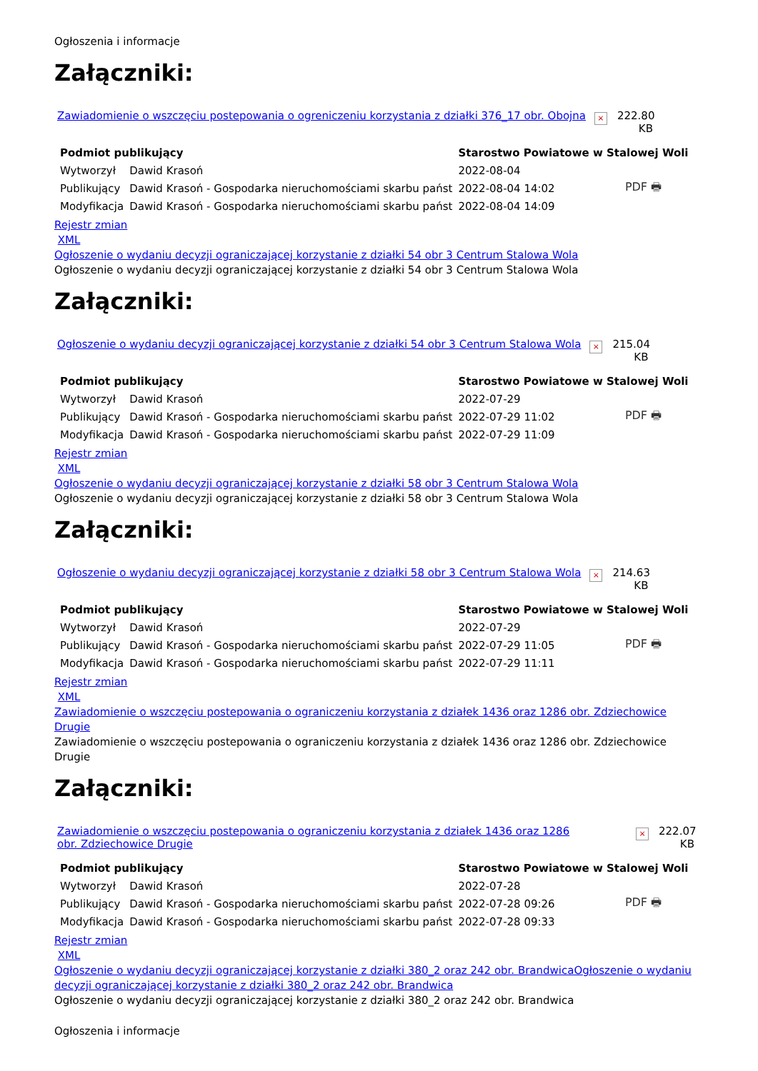Ogłoszenia i informacje
Załączniki:
Zawiadomienie o wszczęciu postepowania o ogreniczeniu korzystania z działki 376_17 obr. Obojna
×
222.80 KB
| Podmiot publikujący | | Starostwo Powiatowe w Stalowej Woli | | |
| Wytworzył | Dawid Krasoń | 2022-08-04 | PDF 🖶 | |
| Publikujący | Dawid Krasoń - Gospodarka nieruchomościami skarbu państ | 2022-08-04 14:02 | | |
| Modyfikacja | Dawid Krasoń - Gospodarka nieruchomościami skarbu państ | 2022-08-04 14:09 | | |
Rejestr zmian
XML
Ogłoszenie o wydaniu decyzji ograniczającej korzystanie z działki 54 obr 3 Centrum Stalowa Wola
Ogłoszenie o wydaniu decyzji ograniczającej korzystanie z działki 54 obr 3 Centrum Stalowa Wola
Załączniki:
Ogłoszenie o wydaniu decyzji ograniczającej korzystanie z działki 54 obr 3 Centrum Stalowa Wola
×
215.04 KB
| Podmiot publikujący | | Starostwo Powiatowe w Stalowej Woli | | |
| Wytworzył | Dawid Krasoń | 2022-07-29 | PDF 🖶 | |
| Publikujący | Dawid Krasoń - Gospodarka nieruchomościami skarbu państ | 2022-07-29 11:02 | | |
| Modyfikacja | Dawid Krasoń - Gospodarka nieruchomościami skarbu państ | 2022-07-29 11:09 | | |
Rejestr zmian
XML
Ogłoszenie o wydaniu decyzji ograniczającej korzystanie z działki 58 obr 3 Centrum Stalowa Wola
Ogłoszenie o wydaniu decyzji ograniczającej korzystanie z działki 58 obr 3 Centrum Stalowa Wola
Załączniki:
Ogłoszenie o wydaniu decyzji ograniczającej korzystanie z działki 58 obr 3 Centrum Stalowa Wola
×
214.63 KB
| Podmiot publikujący | | Starostwo Powiatowe w Stalowej Woli | | |
| Wytworzył | Dawid Krasoń | 2022-07-29 | PDF 🖶 | |
| Publikujący | Dawid Krasoń - Gospodarka nieruchomościami skarbu państ | 2022-07-29 11:05 | | |
| Modyfikacja | Dawid Krasoń - Gospodarka nieruchomościami skarbu państ | 2022-07-29 11:11 | | |
Rejestr zmian
XML
Zawiadomienie o wszczęciu postepowania o ograniczeniu korzystania z działek 1436 oraz 1286 obr. Zdziechowice Drugie
Zawiadomienie o wszczęciu postepowania o ograniczeniu korzystania z działek 1436 oraz 1286 obr. Zdziechowice Drugie
Załączniki:
Zawiadomienie o wszczęciu postepowania o ograniczeniu korzystania z działek 1436 oraz 1286 obr. Zdziechowice Drugie
×
222.07 KB
| Podmiot publikujący | | Starostwo Powiatowe w Stalowej Woli | | |
| Wytworzył | Dawid Krasoń | 2022-07-28 | PDF 🖶 | |
| Publikujący | Dawid Krasoń - Gospodarka nieruchomościami skarbu państ | 2022-07-28 09:26 | | |
| Modyfikacja | Dawid Krasoń - Gospodarka nieruchomościami skarbu państ | 2022-07-28 09:33 | | |
Rejestr zmian
XML
Ogłoszenie o wydaniu decyzji ograniczającej korzystanie z działki 380_2 oraz 242 obr. BrandwicaOgłoszenie o wydaniu decyzji ograniczającej korzystanie z działki 380_2 oraz 242 obr. Brandwica
Ogłoszenie o wydaniu decyzji ograniczającej korzystanie z działki 380_2 oraz 242 obr. Brandwica
Ogłoszenia i informacje